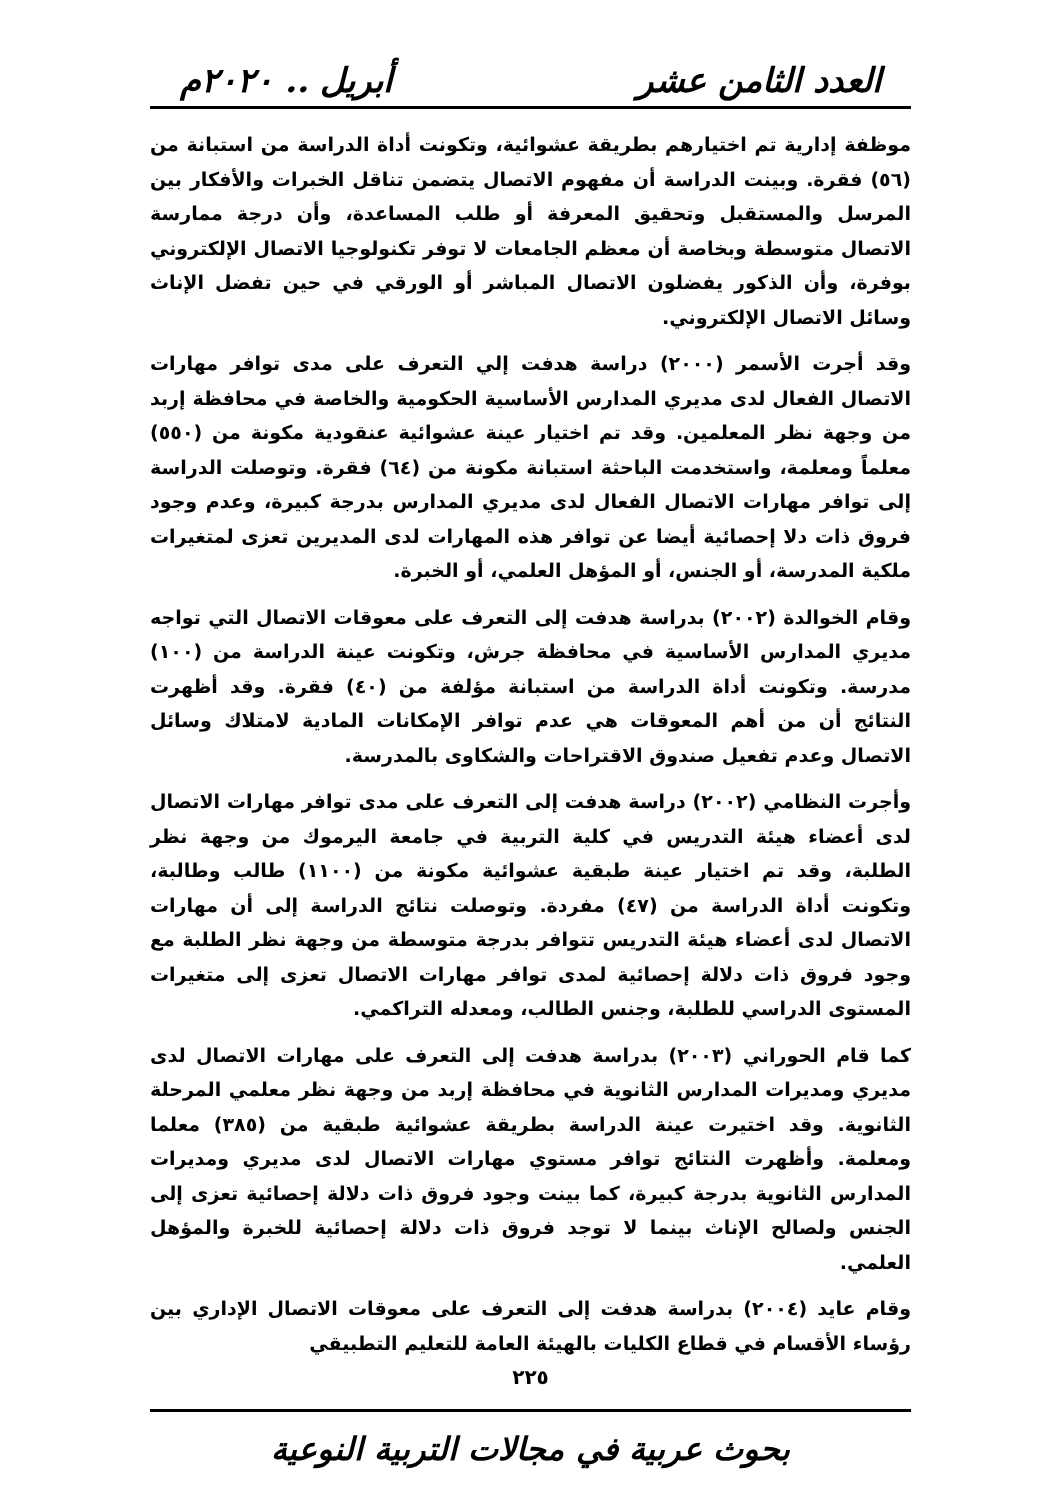العدد الثامن عشر أبريل .. ٢٠٢٠م
موظفة إدارية تم اختيارهم بطريقة عشوائية، وتكونت أداة الدراسة من استبانة من (٥٦) فقرة. وبينت الدراسة أن مفهوم الاتصال يتضمن تناقل الخبرات والأفكار بين المرسل والمستقبل وتحقيق المعرفة أو طلب المساعدة، وأن درجة ممارسة الاتصال متوسطة وبخاصة أن معظم الجامعات لا توفر تكنولوجيا الاتصال الإلكتروني بوفرة، وأن الذكور يفضلون الاتصال المباشر أو الورقي في حين تفضل الإناث وسائل الاتصال الإلكتروني.
وقد أجرت الأسمر (٢٠٠٠) دراسة هدفت إلي التعرف على مدى توافر مهارات الاتصال الفعال لدى مديري المدارس الأساسية الحكومية والخاصة في محافظة إربد من وجهة نظر المعلمين. وقد تم اختيار عينة عشوائية عنقودية مكونة من (٥٥٠) معلماً ومعلمة، واستخدمت الباحثة استبانة مكونة من (٦٤) فقرة. وتوصلت الدراسة إلى توافر مهارات الاتصال الفعال لدى مديري المدارس بدرجة كبيرة، وعدم وجود فروق ذات دلا إحصائية أيضا عن توافر هذه المهارات لدى المديرين تعزى لمتغيرات ملكية المدرسة، أو الجنس، أو المؤهل العلمي، أو الخبرة.
وقام الخوالدة (٢٠٠٢) بدراسة هدفت إلى التعرف على معوقات الاتصال التي تواجه مديري المدارس الأساسية في محافظة جرش، وتكونت عينة الدراسة من (١٠٠) مدرسة. وتكونت أداة الدراسة من استبانة مؤلفة من (٤٠) فقرة. وقد أظهرت النتائج أن من أهم المعوقات هي عدم توافر الإمكانات المادية لامتلاك وسائل الاتصال وعدم تفعيل صندوق الاقتراحات والشكاوى بالمدرسة.
وأجرت النظامي (٢٠٠٢) دراسة هدفت إلى التعرف على مدى توافر مهارات الاتصال لدى أعضاء هيئة التدريس في كلية التربية في جامعة اليرموك من وجهة نظر الطلبة، وقد تم اختيار عينة طبقية عشوائية مكونة من (١١٠٠) طالب وطالبة، وتكونت أداة الدراسة من (٤٧) مفردة. وتوصلت نتائج الدراسة إلى أن مهارات الاتصال لدى أعضاء هيئة التدريس تتوافر بدرجة متوسطة من وجهة نظر الطلبة مع وجود فروق ذات دلالة إحصائية لمدى توافر مهارات الاتصال تعزى إلى متغيرات المستوى الدراسي للطلبة، وجنس الطالب، ومعدله التراكمي.
كما قام الحوراني (٢٠٠٣) بدراسة هدفت إلى التعرف على مهارات الاتصال لدى مديري ومديرات المدارس الثانوية في محافظة إربد من وجهة نظر معلمي المرحلة الثانوية. وقد اختيرت عينة الدراسة بطريقة عشوائية طبقية من (٣٨٥) معلما ومعلمة. وأظهرت النتائج توافر مستوي مهارات الاتصال لدى مديري ومديرات المدارس الثانوية بدرجة كبيرة، كما بينت وجود فروق ذات دلالة إحصائية تعزى إلى الجنس ولصالح الإناث بينما لا توجد فروق ذات دلالة إحصائية للخبرة والمؤهل العلمي.
وقام عايد (٢٠٠٤) بدراسة هدفت إلى التعرف على معوقات الاتصال الإداري بين رؤساء الأقسام في قطاع الكليات بالهيئة العامة للتعليم التطبيقي
٢٢٥
بحوث عربية في مجالات التربية النوعية